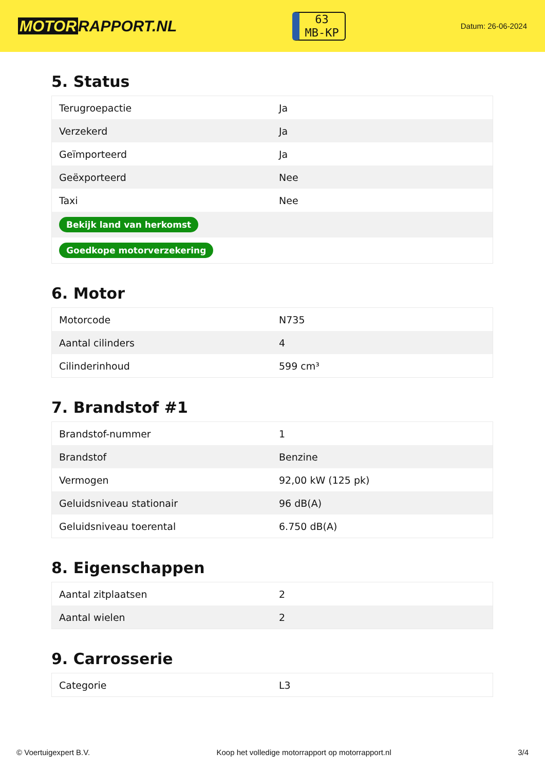MOTOR RAPPORT.NL
63
MB-KP
Datum: 26-06-2024
5. Status
| Terugroepactie | Ja |
| Verzekerd | Ja |
| Geïmporteerd | Ja |
| Geëxporteerd | Nee |
| Taxi | Nee |
| Bekijk land van herkomst | |
| Goedkope motorverzekering | |
6. Motor
| Motorcode | N735 |
| Aantal cilinders | 4 |
| Cilinderinhoud | 599 cm³ |
7. Brandstof #1
| Brandstof-nummer | 1 |
| Brandstof | Benzine |
| Vermogen | 92,00 kW (125 pk) |
| Geluidsniveau stationair | 96 dB(A) |
| Geluidsniveau toerental | 6.750 dB(A) |
8. Eigenschappen
| Aantal zitplaatsen | 2 |
| Aantal wielen | 2 |
9. Carrosserie
| Categorie | L3 |
© Voertuigexpert B.V. Koop het volledige motorrapport op motorrapport.nl 3/4